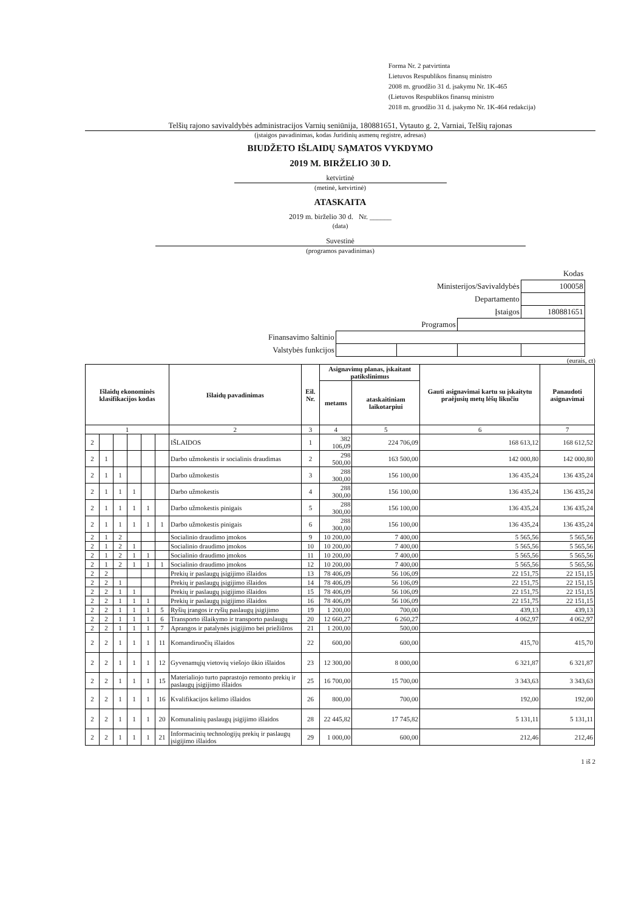Forma Nr. 2 patvirtinta
Lietuvos Respublikos finansų ministro
2008 m. gruodžio 31 d. įsakymu Nr. 1K-465
(Lietuvos Respublikos finansų ministro
2018 m. gruodžio 31 d. įsakymo Nr. 1K-464 redakcija)
Telšių rajono savivaldybės administracijos Varnių seniūnija, 180881651, Vytauto g. 2, Varniai, Telšių rajonas
(įstaigos pavadinimas, kodas Juridinių asmenų registre, adresas)
BIUDŽETO IŠLAIDŲ SĄMATOS VYKDYMO
2019 M. BIRŽELIO 30 D.
ketvirtinė
(metinė, ketvirtinė)
ATASKAITA
2019 m. birželio 30 d. Nr. ______
(data)
Suvestinė
(programos pavadinimas)
| Kodas | | | | |
| Ministerijos/Savivaldybės | | | | 100058 |
| Departamento | | | | |
| Įstaigos | | | | 180881651 |
| Programos | | | | |
| Finansavimo šaltinio | | | | |
| Valstybės funkcijos | | | | |
(eurais, ct)
| Išlaidų ekonominės klasifikacijos kodas | | | | | | Išlaidų pavadinimas | Eil. Nr. | Asignavimų planas, įskaitant patikslinimus | | Gauti asignavimai kartu su įskaitytu praėjusių metų lėšų likučiu | Panaudoti asignavimai |
| --- | --- | --- | --- | --- | --- | --- | --- | --- | --- | --- | --- |
| | | | | | | | | metams | ataskaitiniam laikotarpiui | | |
| 1 | | | | | | 2 | 3 | 4 | 5 | 6 | 7 |
| 2 | | | | | | IŠLAIDOS | 1 | 382 106,09 | 224 706,09 | 168 613,12 | 168 612,52 |
| 2 | 1 | | | | | Darbo užmokestis ir socialinis draudimas | 2 | 298 500,00 | 163 500,00 | 142 000,80 | 142 000,80 |
| 2 | 1 | 1 | | | | Darbo užmokestis | 3 | 288 300,00 | 156 100,00 | 136 435,24 | 136 435,24 |
| 2 | 1 | 1 | 1 | | | Darbo užmokestis | 4 | 288 300,00 | 156 100,00 | 136 435,24 | 136 435,24 |
| 2 | 1 | 1 | 1 | 1 | | Darbo užmokestis pinigais | 5 | 288 300,00 | 156 100,00 | 136 435,24 | 136 435,24 |
| 2 | 1 | 1 | 1 | 1 | 1 | Darbo užmokestis pinigais | 6 | 288 300,00 | 156 100,00 | 136 435,24 | 136 435,24 |
| 2 | 1 | 2 | | | | Socialinio draudimo įmokos | 9 | 10 200,00 | 7 400,00 | 5 565,56 | 5 565,56 |
| 2 | 1 | 2 | 1 | | | Socialinio draudimo įmokos | 10 | 10 200,00 | 7 400,00 | 5 565,56 | 5 565,56 |
| 2 | 1 | 2 | 1 | 1 | | Socialinio draudimo įmokos | 11 | 10 200,00 | 7 400,00 | 5 565,56 | 5 565,56 |
| 2 | 1 | 2 | 1 | 1 | 1 | Socialinio draudimo įmokos | 12 | 10 200,00 | 7 400,00 | 5 565,56 | 5 565,56 |
| 2 | 2 | | | | | Prekių ir paslaugų įsigijimo išlaidos | 13 | 78 406,09 | 56 106,09 | 22 151,75 | 22 151,15 |
| 2 | 2 | 1 | | | | Prekių ir paslaugų įsigijimo išlaidos | 14 | 78 406,09 | 56 106,09 | 22 151,75 | 22 151,15 |
| 2 | 2 | 1 | 1 | | | Prekių ir paslaugų įsigijimo išlaidos | 15 | 78 406,09 | 56 106,09 | 22 151,75 | 22 151,15 |
| 2 | 2 | 1 | 1 | 1 | | Prekių ir paslaugų įsigijimo išlaidos | 16 | 78 406,09 | 56 106,09 | 22 151,75 | 22 151,15 |
| 2 | 2 | 1 | 1 | 1 | 5 | Ryšių įrangos ir ryšių paslaugų įsigijimo | 19 | 1 200,00 | 700,00 | 439,13 | 439,13 |
| 2 | 2 | 1 | 1 | 1 | 6 | Transporto išlaikymo ir transporto paslaugų | 20 | 12 660,27 | 6 260,27 | 4 062,97 | 4 062,97 |
| 2 | 2 | 1 | 1 | 1 | 7 | Aprangos ir patalynės įsigijimo bei priežiūros | 21 | 1 200,00 | 500,00 | | |
| 2 | 2 | 1 | 1 | 1 | 11 | Komandiruočių išlaidos | 22 | 600,00 | 600,00 | 415,70 | 415,70 |
| 2 | 2 | 1 | 1 | 1 | 12 | Gyvenamųjų vietovių viešojo ūkio išlaidos | 23 | 12 300,00 | 8 000,00 | 6 321,87 | 6 321,87 |
| 2 | 2 | 1 | 1 | 1 | 15 | Materialiojo turto paprastojo remonto prekių ir paslaugų įsigijimo išlaidos | 25 | 16 700,00 | 15 700,00 | 3 343,63 | 3 343,63 |
| 2 | 2 | 1 | 1 | 1 | 16 | Kvalifikacijos kėlimo išlaidos | 26 | 800,00 | 700,00 | 192,00 | 192,00 |
| 2 | 2 | 1 | 1 | 1 | 20 | Komunalinių paslaugų įsigijimo išlaidos | 28 | 22 445,82 | 17 745,82 | 5 131,11 | 5 131,11 |
| 2 | 2 | 1 | 1 | 1 | 21 | Informacinių technologijų prekių ir paslaugų įsigijimo išlaidos | 29 | 1 000,00 | 600,00 | 212,46 | 212,46 |
1 iš 2